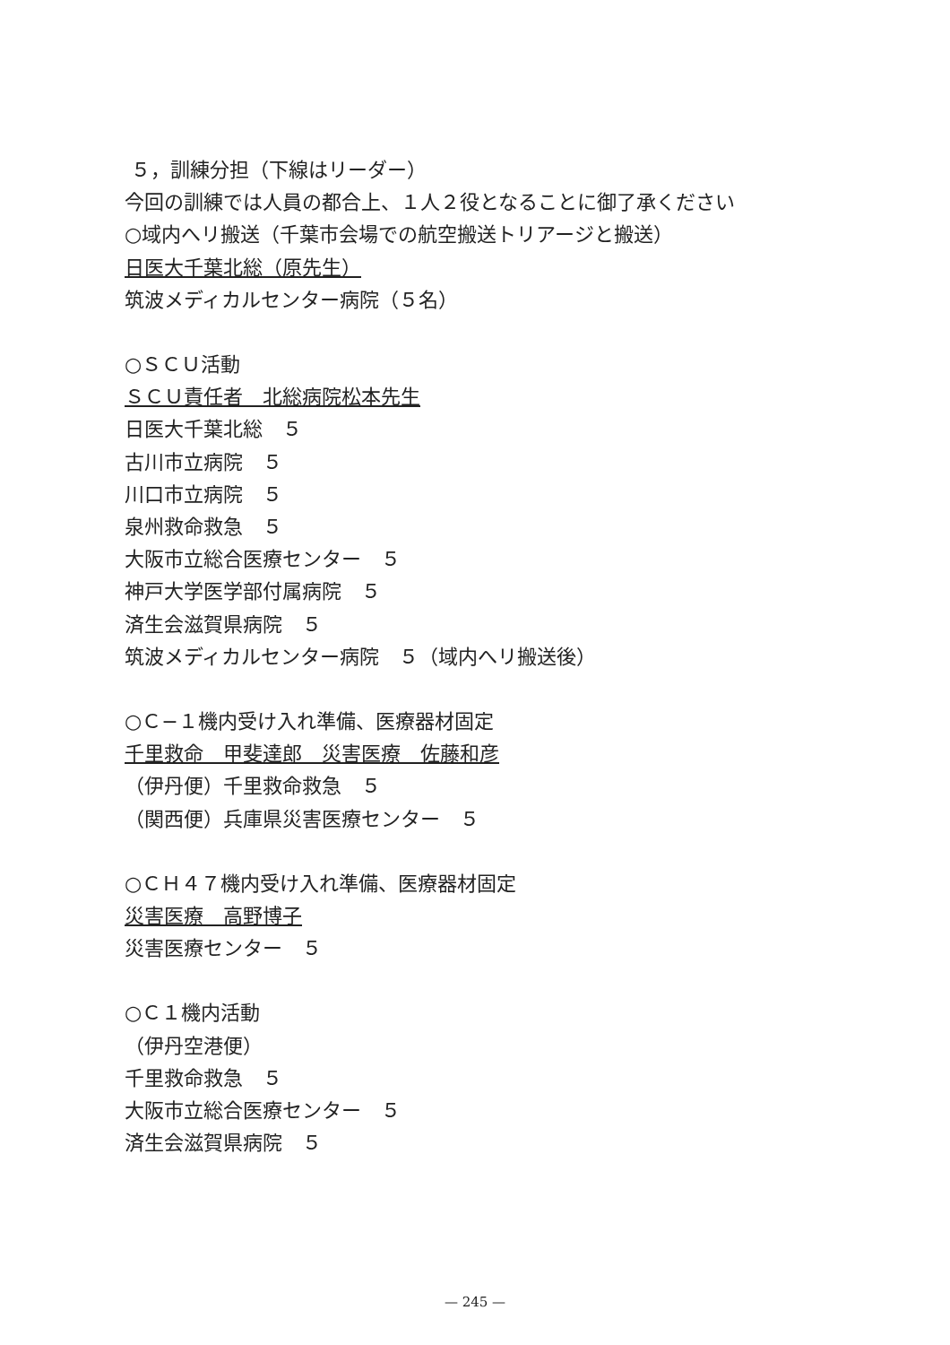５，訓練分担（下線はリーダー）
今回の訓練では人員の都合上、１人２役となることに御了承ください
○域内へリ搬送（千葉市会場での航空搬送トリアージと搬送）
日医大千葉北総（原先生）
筑波メディカルセンター病院（５名）
○ＳＣＵ活動
ＳＣＵ責任者　北総病院松本先生
日医大千葉北総　５
古川市立病院　５
川口市立病院　５
泉州救命救急　５
大阪市立総合医療センター　５
神戸大学医学部付属病院　５
済生会滋賀県病院　５
筑波メディカルセンター病院　５（域内へリ搬送後）
○Ｃ−１機内受け入れ準備、医療器材固定
千里救命　甲斐達郎　災害医療　佐藤和彦
（伊丹便）千里救命救急　５
（関西便）兵庫県災害医療センター　５
○ＣＨ４７機内受け入れ準備、医療器材固定
災害医療　高野博子
災害医療センター　５
○Ｃ１機内活動
（伊丹空港便）
千里救命救急　５
大阪市立総合医療センター　５
済生会滋賀県病院　５
— 245 —